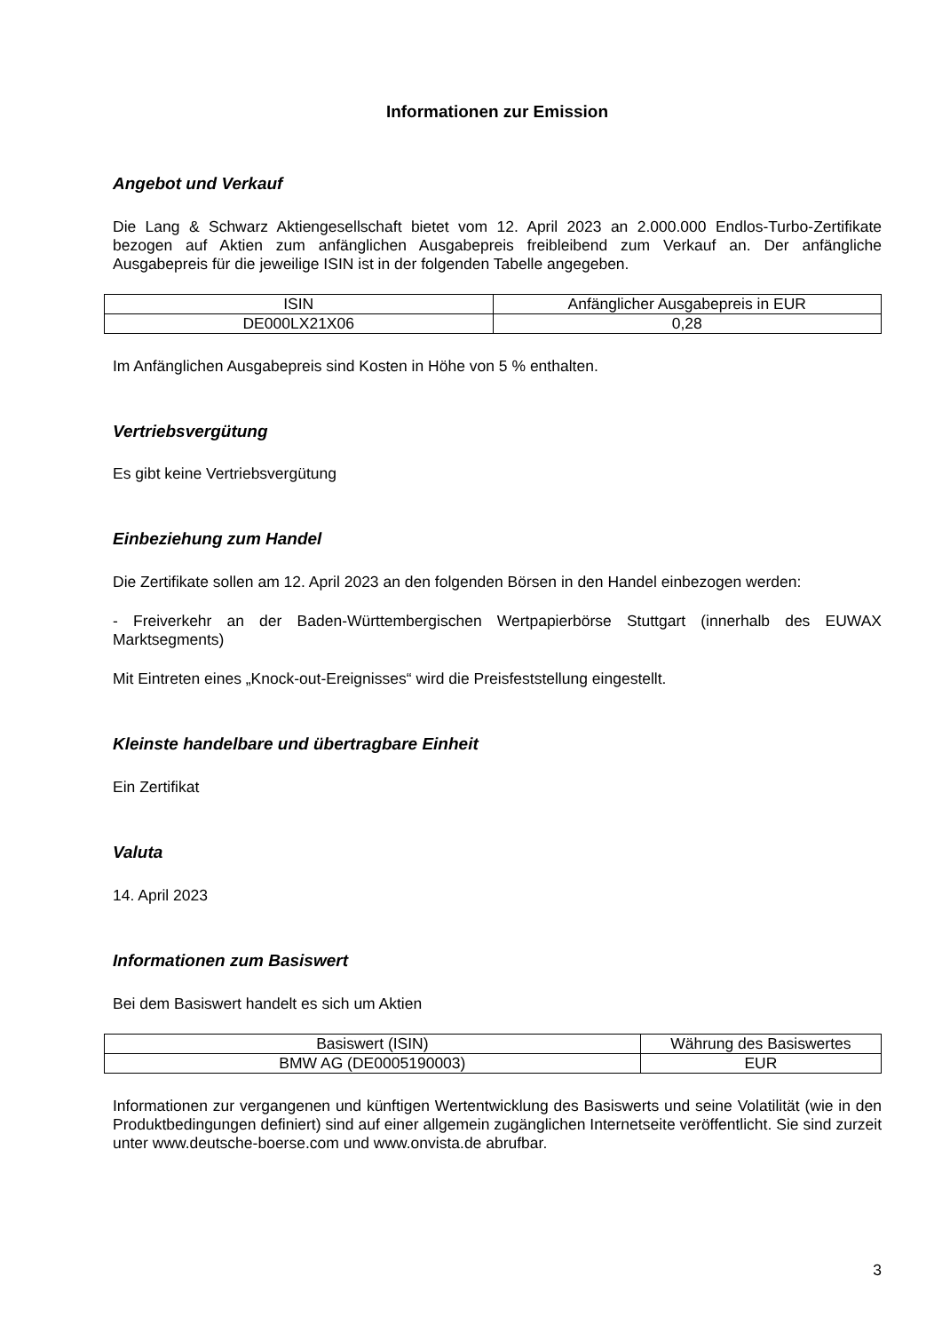Informationen zur Emission
Angebot und Verkauf
Die Lang & Schwarz Aktiengesellschaft bietet vom 12. April 2023 an 2.000.000 Endlos-Turbo-Zertifikate bezogen auf Aktien zum anfänglichen Ausgabepreis freibleibend zum Verkauf an. Der anfängliche Ausgabepreis für die jeweilige ISIN ist in der folgenden Tabelle angegeben.
| ISIN | Anfänglicher Ausgabepreis in EUR |
| DE000LX21X06 | 0,28 |
Im Anfänglichen Ausgabepreis sind Kosten in Höhe von 5 % enthalten.
Vertriebsvergütung
Es gibt keine Vertriebsvergütung
Einbeziehung zum Handel
Die Zertifikate sollen am 12. April 2023 an den folgenden Börsen in den Handel einbezogen werden:
- Freiverkehr an der Baden-Württembergischen Wertpapierbörse Stuttgart (innerhalb des EUWAX Marktsegments)
Mit Eintreten eines „Knock-out-Ereignisses“ wird die Preisfeststellung eingestellt.
Kleinste handelbare und übertragbare Einheit
Ein Zertifikat
Valuta
14. April 2023
Informationen zum Basiswert
Bei dem Basiswert handelt es sich um Aktien
| Basiswert (ISIN) | Währung des Basiswertes |
| BMW AG (DE0005190003) | EUR |
Informationen zur vergangenen und künftigen Wertentwicklung des Basiswerts und seine Volatilität (wie in den Produktbedingungen definiert) sind auf einer allgemein zugänglichen Internetseite veröffentlicht. Sie sind zurzeit unter www.deutsche-boerse.com und www.onvista.de abrufbar.
3